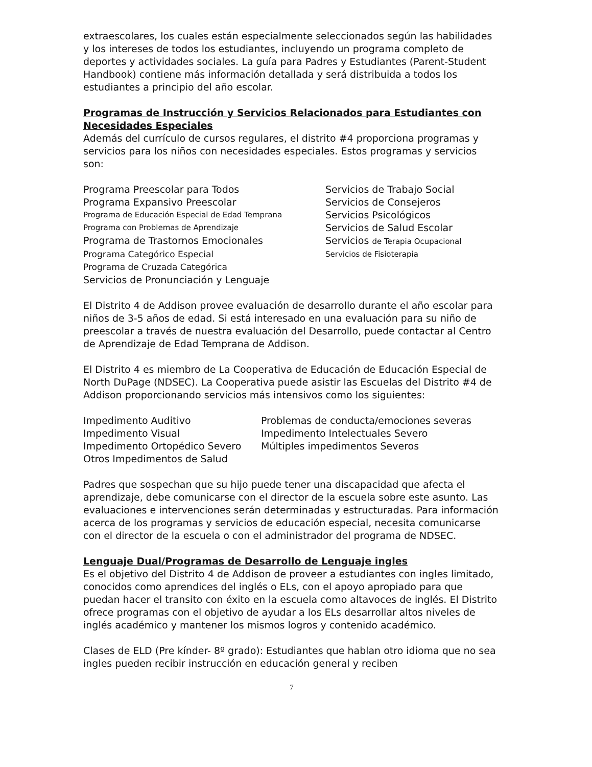extraescolares, los cuales están especialmente seleccionados según las habilidades y los intereses de todos los estudiantes, incluyendo un programa completo de deportes y actividades sociales. La guía para Padres y Estudiantes (Parent-Student Handbook) contiene más información detallada y será distribuida a todos los estudiantes a principio del año escolar.
Programas de Instrucción y Servicios Relacionados para Estudiantes con Necesidades Especiales
Además del currículo de cursos regulares, el distrito #4 proporciona programas y servicios para los niños con necesidades especiales. Estos programas y servicios son:
Programa Preescolar para Todos
Servicios de Trabajo Social
Programa Expansivo Preescolar
Servicios de Consejeros
Programa de Educación Especial de Edad Temprana
Servicios Psicológicos
Programa con Problemas de Aprendizaje
Servicios de Salud Escolar
Programa de Trastornos Emocionales
Servicios de Terapia Ocupacional
Programa Categórico Especial
Servicios de Fisioterapia
Programa de Cruzada Categórica
Servicios de Pronunciación y Lenguaje
El Distrito 4 de Addison provee evaluación de desarrollo durante el año escolar para niños de 3-5 años de edad. Si está interesado en una evaluación para su niño de preescolar a través de nuestra evaluación del Desarrollo, puede contactar al Centro de Aprendizaje de Edad Temprana de Addison.
El Distrito 4 es miembro de La Cooperativa de Educación de Educación Especial de North DuPage (NDSEC). La Cooperativa puede asistir las Escuelas del Distrito #4 de Addison proporcionando servicios más intensivos como los siguientes:
Impedimento Auditivo
Problemas de conducta/emociones severas
Impedimento Visual
Impedimento Intelectuales Severo
Impedimento Ortopédico Severo
Múltiples impedimentos Severos
Otros Impedimentos de Salud
Padres que sospechan que su hijo puede tener una discapacidad que afecta el aprendizaje, debe comunicarse con el director de la escuela sobre este asunto. Las evaluaciones e intervenciones serán determinadas y estructuradas. Para información acerca de los programas y servicios de educación especial, necesita comunicarse con el director de la escuela o con el administrador del programa de NDSEC.
Lenguaje Dual/Programas de Desarrollo de Lenguaje ingles
Es el objetivo del Distrito 4 de Addison de proveer a estudiantes con ingles limitado, conocidos como aprendices del inglés o ELs, con el apoyo apropiado para que puedan hacer el transito con éxito en la escuela como altavoces de inglés. El Distrito ofrece programas con el objetivo de ayudar a los ELs desarrollar altos niveles de inglés académico y mantener los mismos logros y contenido académico.
Clases de ELD (Pre kínder- 8º grado): Estudiantes que hablan otro idioma que no sea ingles pueden recibir instrucción en educación general y reciben
7